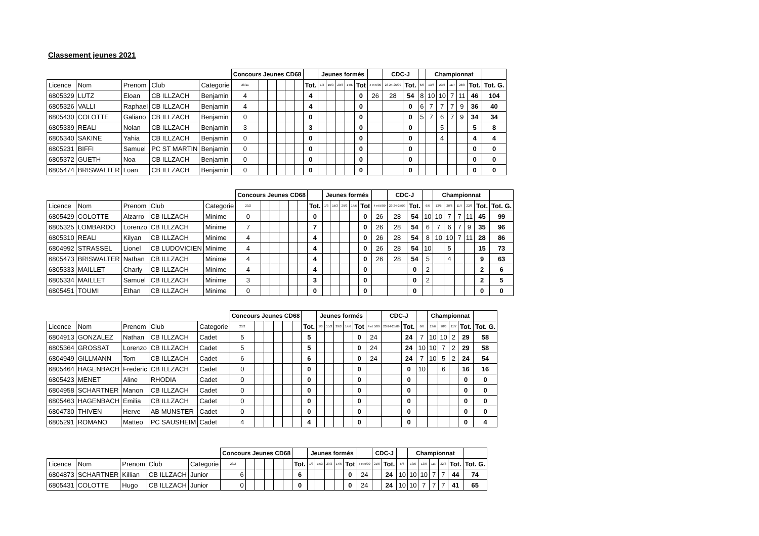Classement jeunes 2021
| | | | | | Concours Jeunes CD68 | | | | | | | Jeunes formés | | | | | | CDC-J | | | Championnat | | | | | | |
| Licence | Nom | Prenom | Club | Categorie | 28/11 | | | | | | Tot. | 1/3 | 15/3 | 29/3 | 14/6 | Tot | 4 et 5/09 | 23-24-25/09 | Tot. | 6/6 | 13/6 | 20/6 | 11/7 | 28/8 | Tot. | Tot. G. | |
| 6805329 | LUTZ | Eloan | CB ILLZACH | Benjamin | 4 | | | | | | 4 | | | | | 0 | 26 | 28 | 54 | 8 | 10 | 10 | 7 | 11 | 46 | 104 | |
| 6805326 | VALLI | Raphael | CB ILLZACH | Benjamin | 4 | | | | | | 4 | | | | | 0 | | | 0 | 6 | 7 | 7 | 7 | 9 | 36 | 40 | |
| 6805430 | COLOTTE | Galiano | CB ILLZACH | Benjamin | 0 | | | | | | 0 | | | | | 0 | | | 0 | 5 | 7 | 6 | 7 | 9 | 34 | 34 | |
| 6805339 | REALI | Nolan | CB ILLZACH | Benjamin | 3 | | | | | | 3 | | | | | 0 | | | 0 | | | 5 | | | 5 | 8 | |
| 6805340 | SAKINE | Yahia | CB ILLZACH | Benjamin | 0 | | | | | | 0 | | | | | 0 | | | 0 | | | 4 | | | 4 | 4 | |
| 6805231 | BIFFI | Samuel | PC ST MARTIN | Benjamin | 0 | | | | | | 0 | | | | | 0 | | | 0 | | | | | | 0 | 0 | |
| 6805372 | GUETH | Noa | CB ILLZACH | Benjamin | 0 | | | | | | 0 | | | | | 0 | | | 0 | | | | | | 0 | 0 | |
| 6805474 | BRISWALTER | Loan | CB ILLZACH | Benjamin | 0 | | | | | | 0 | | | | | 0 | | | 0 | | | | | | 0 | 0 | |
| | | | | | Concours Jeunes CD68 | | | | | | | Jeunes formés | | | | | | CDC-J | | | Championnat | | | | | | |
| Licence | Nom | Prenom | Club | Categorie | 23/2 | | | | | | Tot. | 1/3 | 15/3 | 29/3 | 14/6 | Tot | 4 et 5/09 | 23-24-25/09 | Tot. | 6/6 | 13/6 | 20/6 | 11/7 | 22/8 | Tot. | Tot. G. | |
| 6805429 | COLOTTE | Alzarro | CB ILLZACH | Minime | 0 | | | | | | 0 | | | | | 0 | 26 | 28 | 54 | 10 | 10 | 7 | 7 | 11 | 45 | 99 | |
| 6805325 | LOMBARDO | Lorenzo | CB ILLZACH | Minime | 7 | | | | | | 7 | | | | | 0 | 26 | 28 | 54 | 6 | 7 | 6 | 7 | 9 | 35 | 96 | |
| 6805310 | REALI | Kilyan | CB ILLZACH | Minime | 4 | | | | | | 4 | | | | | 0 | 26 | 28 | 54 | 8 | 10 | 10 | 7 | 11 | 28 | 86 | |
| 6804992 | STRASSEL | Lionel | CB LUDOVICIEN | Minime | 4 | | | | | | 4 | | | | | 0 | 26 | 28 | 54 | 10 | | 5 | | | 15 | 73 | |
| 6805473 | BRISWALTER | Nathan | CB ILLZACH | Minime | 4 | | | | | | 4 | | | | | 0 | 26 | 28 | 54 | 5 | | 4 | | | 9 | 63 | |
| 6805333 | MAILLET | Charly | CB ILLZACH | Minime | 4 | | | | | | 4 | | | | | 0 | | | 0 | 2 | | | | | 2 | 6 | |
| 6805334 | MAILLET | Samuel | CB ILLZACH | Minime | 3 | | | | | | 3 | | | | | 0 | | | 0 | 2 | | | | | 2 | 5 | |
| 6805451 | TOUMI | Ethan | CB ILLZACH | Minime | 0 | | | | | | 0 | | | | | 0 | | | 0 | | | | | | 0 | 0 | |
| | | | | | Concours Jeunes CD68 | | | | | | | Jeunes formés | | | | | | CDC-J | | | Championnat | | | | | |
| Licence | Nom | Prenom | Club | Categorie | 23/2 | | | | | | Tot. | 1/3 | 15/3 | 29/3 | 14/6 | Tot | 4 et 5/09 | 23-24-25/09 | Tot. | 6/6 | 13/6 | 20/6 | 11/7 | Tot. | Tot. G. | |
| 6804913 | GONZALEZ | Nathan | CB ILLZACH | Cadet | 5 | | | | | | 5 | | | | | 0 | 24 | | 24 | 7 | 10 | 10 | 2 | 29 | 58 | |
| 6805364 | GROSSAT | Lorenzo | CB ILLZACH | Cadet | 5 | | | | | | 5 | | | | | 0 | 24 | | 24 | 10 | 10 | 7 | 2 | 29 | 58 | |
| 6804949 | GILLMANN | Tom | CB ILLZACH | Cadet | 6 | | | | | | 6 | | | | | 0 | 24 | | 24 | 7 | 10 | 5 | 2 | 24 | 54 | |
| 6805464 | HAGENBACH | Frederic | CB ILLZACH | Cadet | 0 | | | | | | 0 | | | | | 0 | | | 0 | 10 | | 6 | | 16 | 16 | |
| 6805423 | MENET | Aline | RHODIA | Cadet | 0 | | | | | | 0 | | | | | 0 | | | 0 | | | | | 0 | 0 | |
| 6804958 | SCHARTNER | Manon | CB ILLZACH | Cadet | 0 | | | | | | 0 | | | | | 0 | | | 0 | | | | | 0 | 0 | |
| 6805463 | HAGENBACH | Emilia | CB ILLZACH | Cadet | 0 | | | | | | 0 | | | | | 0 | | | 0 | | | | | 0 | 0 | |
| 6804730 | THIVEN | Herve | AB MUNSTER | Cadet | 0 | | | | | | 0 | | | | | 0 | | | 0 | | | | | 0 | 0 | |
| 6805291 | ROMANO | Matteo | PC SAUSHEIM | Cadet | 4 | | | | | | 4 | | | | | 0 | | | 0 | | | | | 0 | 4 | |
| | | | | | Concours Jeunes CD68 | | | | | | | Jeunes formés | | | | | | CDC-J | | | Championnat | | | | | | |
| Licence | Nom | Prenom | Club | Categorie | 23/2 | | | | | | Tot. | 1/3 | 15/3 | 29/3 | 14/6 | Tot | 4 et 5/09 | 21/6 | Tot. | 6/6 | 13/6 | 13/6 | 11/7 | 22/8 | Tot. | Tot. G. | |
| 6804873 | SCHARTNER | Killian | CB ILLZACH | Junior | 6 | | | | | | 6 | | | | | 0 | 24 | | 24 | 10 | 10 | 10 | 7 | 7 | 44 | 74 | |
| 6805431 | COLOTTE | Hugo | CB ILLZACH | Junior | 0 | | | | | | 0 | | | | | 0 | 24 | | 24 | 10 | 10 | 7 | 7 | 7 | 41 | 65 | |